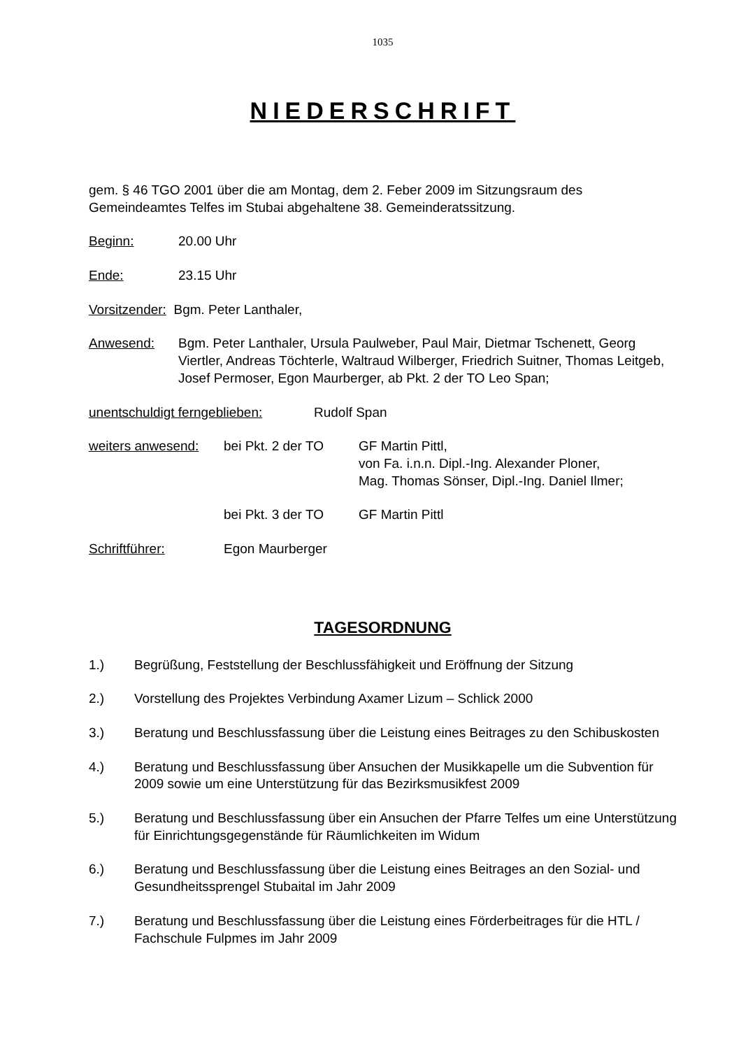1035
NIEDERSCHRIFT
gem. § 46 TGO 2001 über die am Montag, dem 2. Feber 2009 im Sitzungsraum des Gemeindeamtes Telfes im Stubai abgehaltene 38. Gemeinderatssitzung.
Beginn: 20.00 Uhr
Ende: 23.15 Uhr
Vorsitzender: Bgm. Peter Lanthaler,
Anwesend: Bgm. Peter Lanthaler, Ursula Paulweber, Paul Mair, Dietmar Tschenett, Georg Viertler, Andreas Töchterle, Waltraud Wilberger, Friedrich Suitner, Thomas Leitgeb, Josef Permoser, Egon Maurberger, ab Pkt. 2 der TO Leo Span;
unentschuldigt ferngeblieben:
Rudolf Span
weiters anwesend:
bei Pkt. 2 der TO
GF Martin Pittl,
von Fa. i.n.n. Dipl.-Ing. Alexander Ploner,
Mag. Thomas Sönser, Dipl.-Ing. Daniel Ilmer;
bei Pkt. 3 der TO
GF Martin Pittl
Schriftführer: Egon Maurberger
TAGESORDNUNG
1.) Begrüßung, Feststellung der Beschlussfähigkeit und Eröffnung der Sitzung
2.) Vorstellung des Projektes Verbindung Axamer Lizum – Schlick 2000
3.) Beratung und Beschlussfassung über die Leistung eines Beitrages zu den Schibuskosten
4.) Beratung und Beschlussfassung über Ansuchen der Musikkapelle um die Subvention für 2009 sowie um eine Unterstützung für das Bezirksmusikfest 2009
5.) Beratung und Beschlussfassung über ein Ansuchen der Pfarre Telfes um eine Unterstützung für Einrichtungsgegenstände für Räumlichkeiten im Widum
6.) Beratung und Beschlussfassung über die Leistung eines Beitrages an den Sozial- und Gesundheitssprengel Stubaital im Jahr 2009
7.) Beratung und Beschlussfassung über die Leistung eines Förderbeitrages für die HTL / Fachschule Fulpmes im Jahr 2009